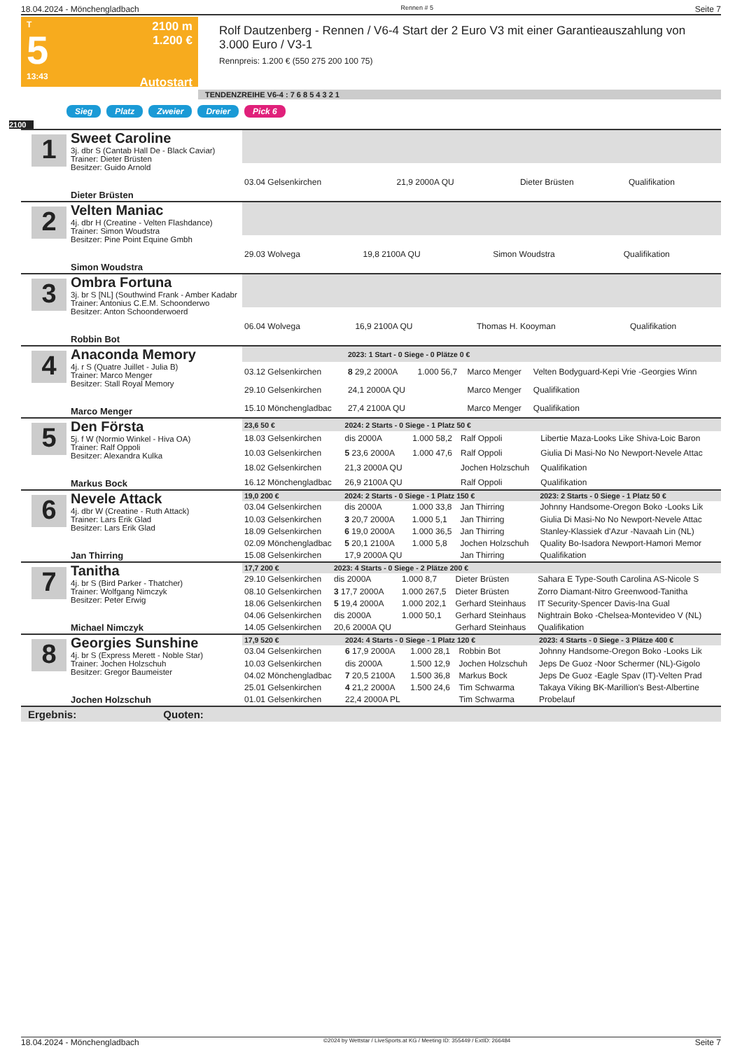18.04.2024 - Mönchengladbach Rennen # 5 Seite 7
T
5
13:43
2100 m
1.200 €
Autostart
Rolf Dautzenberg - Rennen / V6-4 Start der 2 Euro V3 mit einer Garantieauszahlung von 3.000 Euro / V3-1
Rennpreis: 1.200 € (550 275 200 100 75)
TENDENZREIHE V6-4 : 7 6 8 5 4 3 2 1
Sieg Platz Zweier Dreier Pick 6
2100
1
Sweet Caroline
3j. dbr S (Cantab Hall De - Black Caviar)
Trainer: Dieter Brüsten
Besitzer: Guido Arnold
Dieter Brüsten
| 03.04 Gelsenkirchen | 21,9 2000A QU | | Dieter Brüsten | Qualifikation |
2
Velten Maniac
4j. dbr H (Creatine - Velten Flashdance)
Trainer: Simon Woudstra
Besitzer: Pine Point Equine Gmbh
Simon Woudstra
| 29.03 Wolvega | 19,8 2100A QU | | Simon Woudstra | Qualifikation |
3
Ombra Fortuna
3j. br S [NL] (Southwind Frank - Amber Kadabr
Trainer: Antonius C.E.M. Schoonderwo
Besitzer: Anton Schoonderwoerd
Robbin Bot
| 06.04 Wolvega | 16,9 2100A QU | | Thomas H. Kooyman | Qualifikation |
4
Anaconda Memory
4j. r S (Quatre Juillet - Julia B)
Trainer: Marco Menger
Besitzer: Stall Royal Memory
Marco Menger
| | 2023: 1 Start - 0 Siege - 0 Plätze 0 € | | | |
| 03.12 Gelsenkirchen | 8 29,2 2000A | 1.000 56,7 | Marco Menger | Velten Bodyguard-Kepi Vrie -Georgies Winn |
| 29.10 Gelsenkirchen | 24,1 2000A QU | | Marco Menger | Qualifikation |
| 15.10 Mönchengladbac | 27,4 2100A QU | | Marco Menger | Qualifikation |
5
Den Första
5j. f W (Normio Winkel - Hiva OA)
Trainer: Ralf Oppoli
Besitzer: Alexandra Kulka
Markus Bock
| 23,6 50 € | 2024: 2 Starts - 0 Siege - 1 Platz 50 € | | | |
| 18.03 Gelsenkirchen | dis 2000A | 1.000 58,2 | Ralf Oppoli | Libertie Maza-Looks Like Shiva-Loic Baron |
| 10.03 Gelsenkirchen | 5 23,6 2000A | 1.000 47,6 | Ralf Oppoli | Giulia Di Masi-No No Newport-Nevele Attac |
| 18.02 Gelsenkirchen | 21,3 2000A QU | | Jochen Holzschuh | Qualifikation |
| 16.12 Mönchengladbac | 26,9 2100A QU | | Ralf Oppoli | Qualifikation |
6
Nevele Attack
4j. dbr W (Creatine - Ruth Attack)
Trainer: Lars Erik Glad
Besitzer: Lars Erik Glad
Jan Thirring
| 19,0 200 € | 2024: 2 Starts - 0 Siege - 1 Platz 150 € | | | 2023: 2 Starts - 0 Siege - 1 Platz 50 € |
| 03.04 Gelsenkirchen | dis 2000A | 1.000 33,8 | Jan Thirring | Johnny Handsome-Oregon Boko -Looks Lik |
| 10.03 Gelsenkirchen | 3 20,7 2000A | 1.000 5,1 | Jan Thirring | Giulia Di Masi-No No Newport-Nevele Attac |
| 18.09 Gelsenkirchen | 6 19,0 2000A | 1.000 36,5 | Jan Thirring | Stanley-Klassiek d'Azur -Navaah Lin (NL) |
| 02.09 Mönchengladbac | 5 20,1 2100A | 1.000 5,8 | Jochen Holzschuh | Quality Bo-Isadora Newport-Hamori Memor |
| 15.08 Gelsenkirchen | 17,9 2000A QU | | Jan Thirring | Qualifikation |
7
Tanitha
4j. br S (Bird Parker - Thatcher)
Trainer: Wolfgang Nimczyk
Besitzer: Peter Erwig
Michael Nimczyk
| 17,7 200 € | 2023: 4 Starts - 0 Siege - 2 Plätze 200 € | | | |
| 29.10 Gelsenkirchen | dis 2000A | 1.000 8,7 | Dieter Brüsten | Sahara E Type-South Carolina AS-Nicole S |
| 08.10 Gelsenkirchen | 3 17,7 2000A | 1.000 267,5 | Dieter Brüsten | Zorro Diamant-Nitro Greenwood-Tanitha |
| 18.06 Gelsenkirchen | 5 19,4 2000A | 1.000 202,1 | Gerhard Steinhaus | IT Security-Spencer Davis-Ina Gual |
| 04.06 Gelsenkirchen | dis 2000A | 1.000 50,1 | Gerhard Steinhaus | Nightrain Boko -Chelsea-Montevideo V (NL) |
| 14.05 Gelsenkirchen | 20,6 2000A QU | | Gerhard Steinhaus | Qualifikation |
8
Georgies Sunshine
4j. br S (Express Merett - Noble Star)
Trainer: Jochen Holzschuh
Besitzer: Gregor Baumeister
Jochen Holzschuh
| 17,9 520 € | 2024: 4 Starts - 0 Siege - 1 Platz 120 € | | | 2023: 4 Starts - 0 Siege - 3 Plätze 400 € |
| 03.04 Gelsenkirchen | 6 17,9 2000A | 1.000 28,1 | Robbin Bot | Johnny Handsome-Oregon Boko -Looks Lik |
| 10.03 Gelsenkirchen | dis 2000A | 1.500 12,9 | Jochen Holzschuh | Jeps De Guoz -Noor Schermer (NL)-Gigolo |
| 04.02 Mönchengladbac | 7 20,5 2100A | 1.500 36,8 | Markus Bock | Jeps De Guoz -Eagle Spav (IT)-Velten Prad |
| 25.01 Gelsenkirchen | 4 21,2 2000A | 1.500 24,6 | Tim Schwarma | Takaya Viking BK-Marillion's Best-Albertine |
| 01.01 Gelsenkirchen | 22,4 2000A PL | | Tim Schwarma | Probelauf |
Ergebnis: Quoten:
18.04.2024 - Mönchengladbach ©2024 by Wettstar / LiveSports.at KG / Meeting ID: 355449 / ExtID: 266484 Seite 7